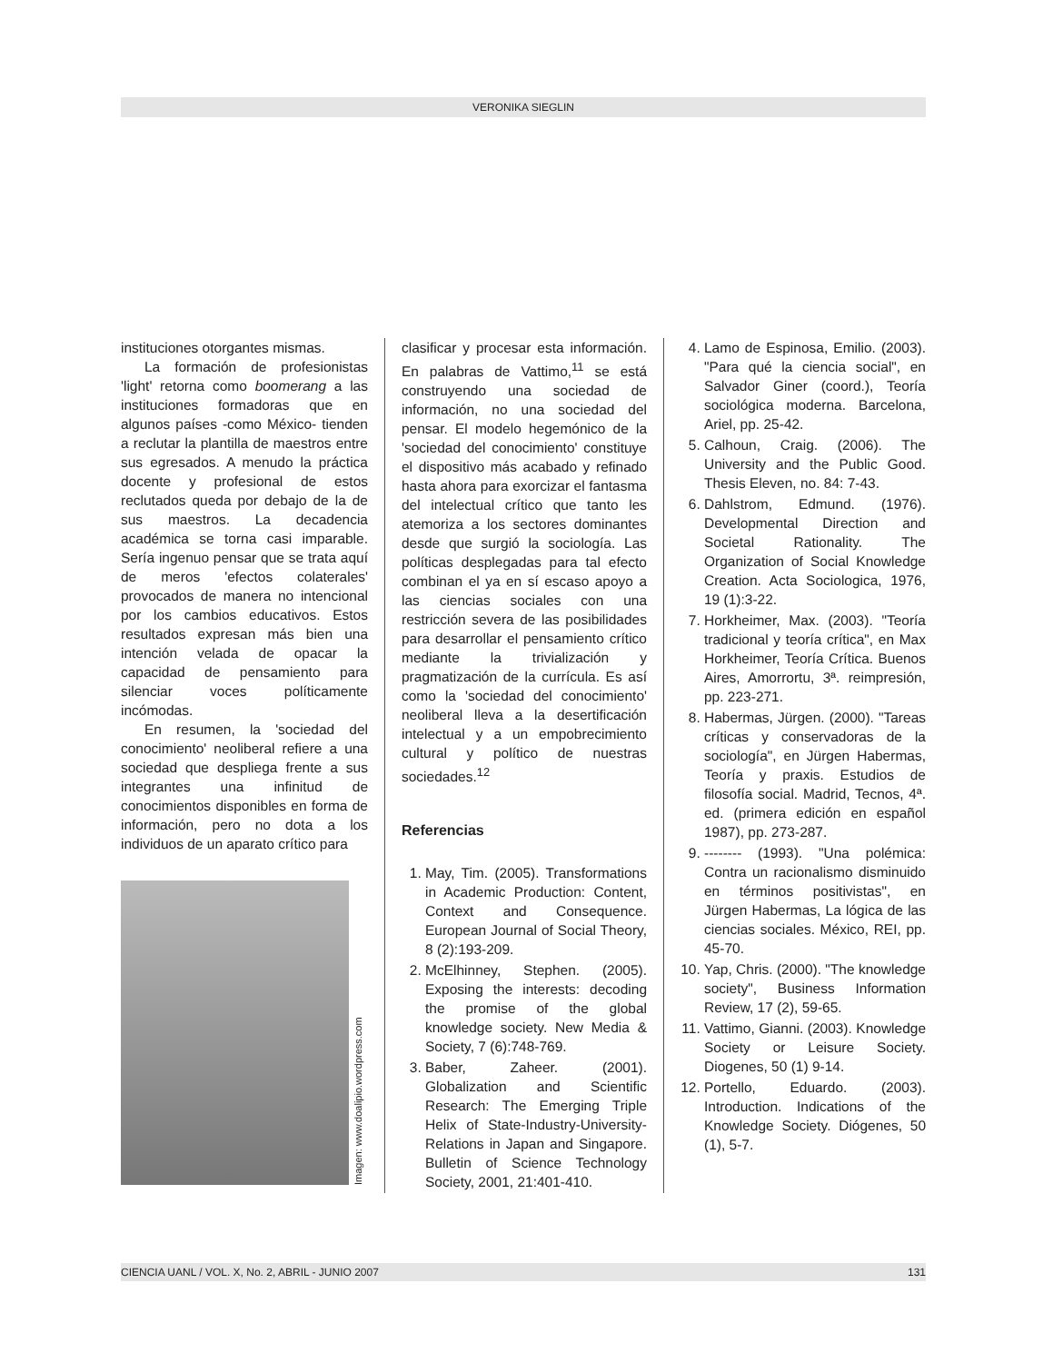VERONIKA SIEGLIN
instituciones otorgantes mismas.
La formación de profesionistas 'light' retorna como boomerang a las instituciones formadoras que en algunos países -como México- tienden a reclutar la plantilla de maestros entre sus egresados. A menudo la práctica docente y profesional de estos reclutados queda por debajo de la de sus maestros. La decadencia académica se torna casi imparable. Sería ingenuo pensar que se trata aquí de meros 'efectos colaterales' provocados de manera no intencional por los cambios educativos. Estos resultados expresan más bien una intención velada de opacar la capacidad de pensamiento para silenciar voces políticamente incómodas.
En resumen, la 'sociedad del conocimiento' neoliberal refiere a una sociedad que despliega frente a sus integrantes una infinitud de conocimientos disponibles en forma de información, pero no dota a los individuos de un aparato crítico para
Imagen: www.doalipio.wordpress.com
clasificar y procesar esta información. En palabras de Vattimo,<sup>11</sup> se está construyendo una sociedad de información, no una sociedad del pensar. El modelo hegemónico de la 'sociedad del conocimiento' constituye el dispositivo más acabado y refinado hasta ahora para exorcizar el fantasma del intelectual crítico que tanto les atemoriza a los sectores dominantes desde que surgió la sociología. Las políticas desplegadas para tal efecto combinan el ya en sí escaso apoyo a las ciencias sociales con una restricción severa de las posibilidades para desarrollar el pensamiento crítico mediante la trivialización y pragmatización de la currícula. Es así como la 'sociedad del conocimiento' neoliberal lleva a la desertificación intelectual y a un empobrecimiento cultural y político de nuestras sociedades.<sup>12</sup>
Referencias
1. May, Tim. (2005). Transformations in Academic Production: Content, Context and Consequence. European Journal of Social Theory, 8 (2):193-209.
2. McElhinney, Stephen. (2005). Exposing the interests: decoding the promise of the global knowledge society. New Media & Society, 7 (6):748-769.
3. Baber, Zaheer. (2001). Globalization and Scientific Research: The Emerging Triple Helix of State-Industry-University-Relations in Japan and Singapore. Bulletin of Science Technology Society, 2001, 21:401-410.
4. Lamo de Espinosa, Emilio. (2003). "Para qué la ciencia social", en Salvador Giner (coord.), Teoría sociológica moderna. Barcelona, Ariel, pp. 25-42.
5. Calhoun, Craig. (2006). The University and the Public Good. Thesis Eleven, no. 84: 7-43.
6. Dahlstrom, Edmund. (1976). Developmental Direction and Societal Rationality. The Organization of Social Knowledge Creation. Acta Sociologica, 1976, 19 (1):3-22.
7. Horkheimer, Max. (2003). "Teoría tradicional y teoría crítica", en Max Horkheimer, Teoría Crítica. Buenos Aires, Amorrortu, 3ª. reimpresión, pp. 223-271.
8. Habermas, Jürgen. (2000). "Tareas críticas y conservadoras de la sociología", en Jürgen Habermas, Teoría y praxis. Estudios de filosofía social. Madrid, Tecnos, 4ª. ed. (primera edición en español 1987), pp. 273-287.
9. -------- (1993). "Una polémica: Contra un racionalismo disminuido en términos positivistas", en Jürgen Habermas, La lógica de las ciencias sociales. México, REI, pp. 45-70.
10. Yap, Chris. (2000). "The knowledge society", Business Information Review, 17 (2), 59-65.
11. Vattimo, Gianni. (2003). Knowledge Society or Leisure Society. Diogenes, 50 (1) 9-14.
12. Portello, Eduardo. (2003). Introduction. Indications of the Knowledge Society. Diógenes, 50 (1), 5-7.
CIENCIA UANL / VOL. X, No. 2, ABRIL - JUNIO 2007 131